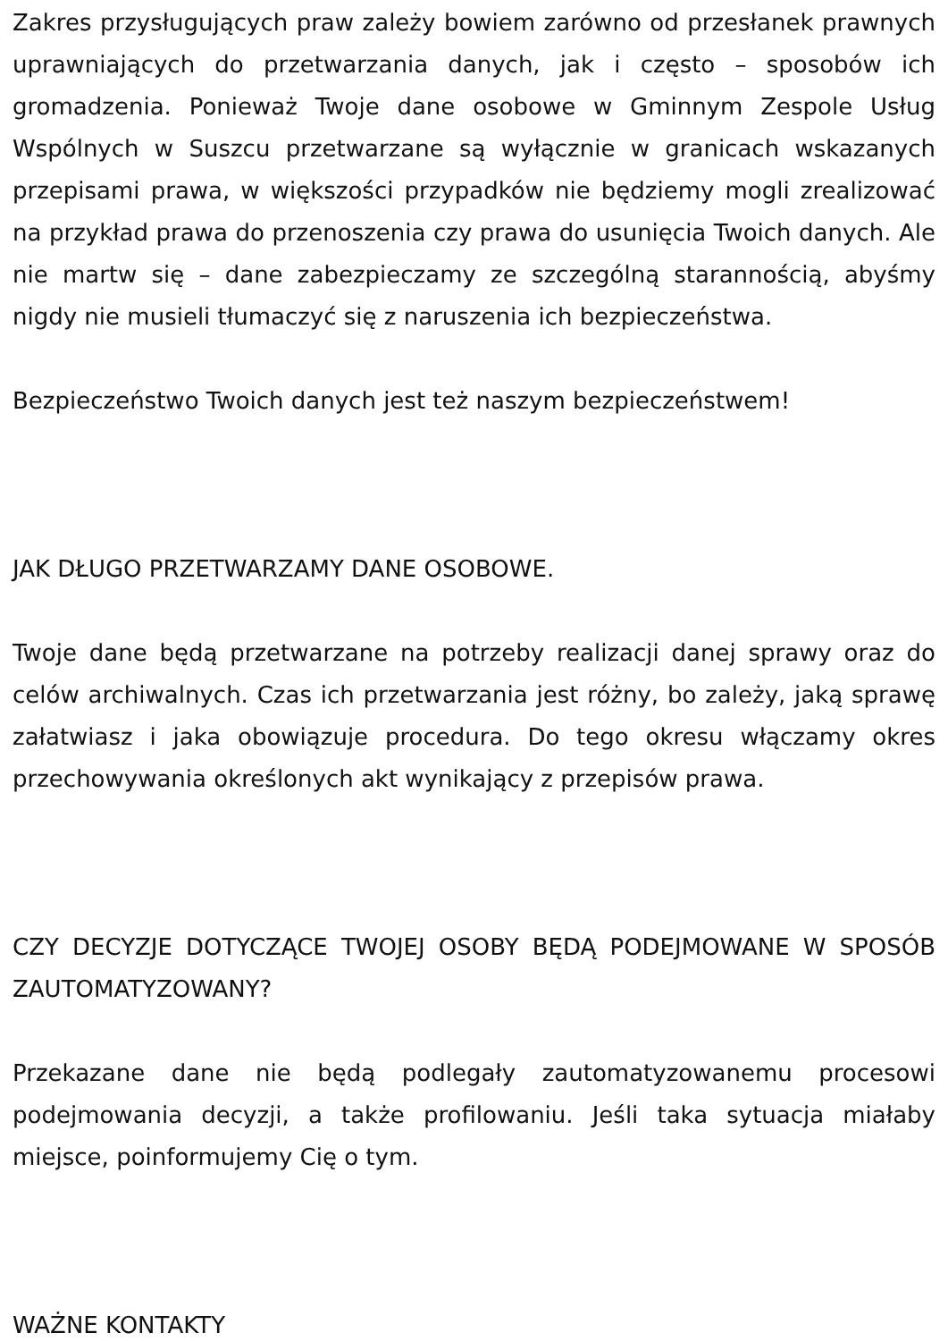Zakres przysługujących praw zależy bowiem zarówno od przesłanek prawnych uprawniających do przetwarzania danych, jak i często – sposobów ich gromadzenia. Ponieważ Twoje dane osobowe w Gminnym Zespole Usług Wspólnych w Suszcu przetwarzane są wyłącznie w granicach wskazanych przepisami prawa, w większości przypadków nie będziemy mogli zrealizować na przykład prawa do przenoszenia czy prawa do usunięcia Twoich danych. Ale nie martw się – dane zabezpieczamy ze szczególną starannością, abyśmy nigdy nie musieli tłumaczyć się z naruszenia ich bezpieczeństwa.
Bezpieczeństwo Twoich danych jest też naszym bezpieczeństwem!
JAK DŁUGO PRZETWARZAMY DANE OSOBOWE.
Twoje dane będą przetwarzane na potrzeby realizacji danej sprawy oraz do celów archiwalnych. Czas ich przetwarzania jest różny, bo zależy, jaką sprawę załatwiasz i jaka obowiązuje procedura. Do tego okresu włączamy okres przechowywania określonych akt wynikający z przepisów prawa.
CZY DECYZJE DOTYCZĄCE TWOJEJ OSOBY BĘDĄ PODEJMOWANE W SPOSÓB ZAUTOMATYZOWANY?
Przekazane dane nie będą podlegały zautomatyzowanemu procesowi podejmowania decyzji, a także profilowaniu. Jeśli taka sytuacja miałaby miejsce, poinformujemy Cię o tym.
WAŻNE KONTAKTY